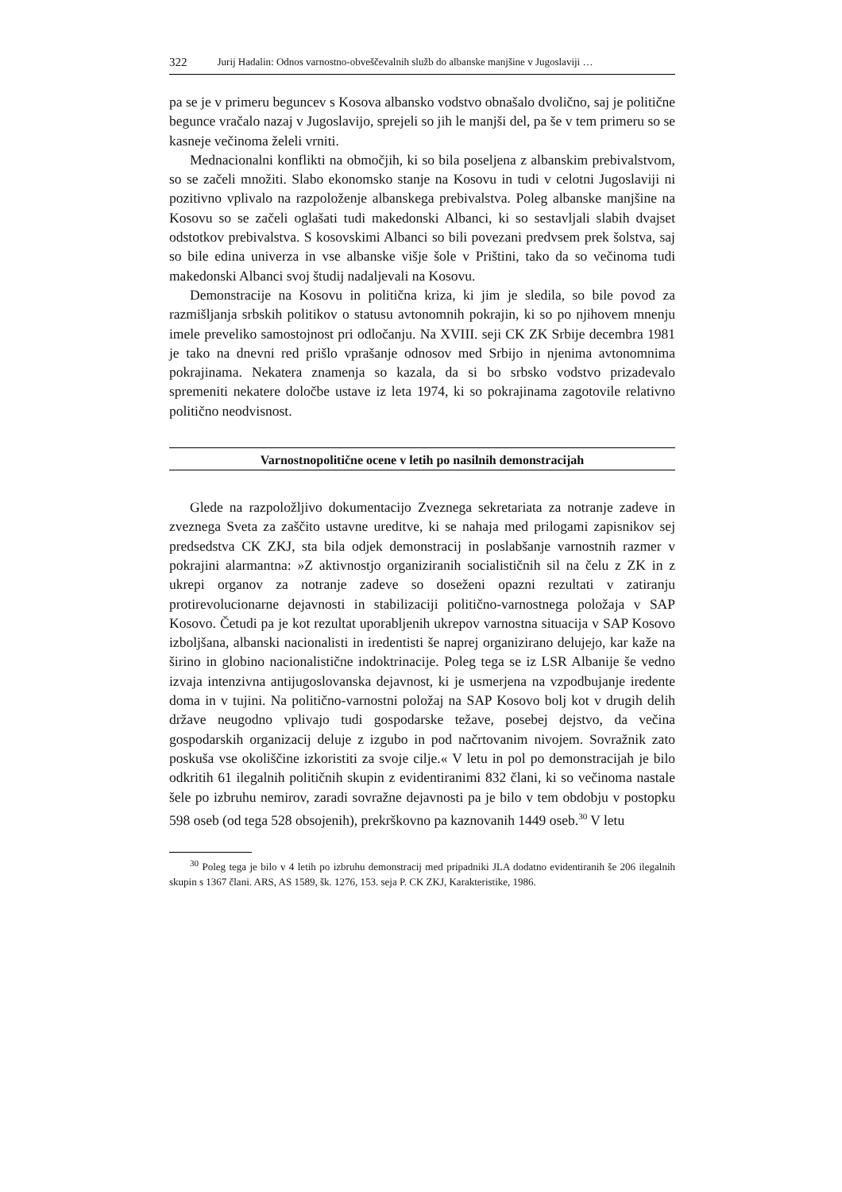322 Jurij Hadalin: Odnos varnostno-obveščevalnih služb do albanske manjšine v Jugoslaviji …
pa se je v primeru beguncev s Kosova albansko vodstvo obnašalo dvolično, saj je politične begunce vračalo nazaj v Jugoslavijo, sprejeli so jih le manjši del, pa še v tem primeru so se kasneje večinoma želeli vrniti.
Mednacionalni konflikti na območjih, ki so bila poseljena z albanskim prebivalstvom, so se začeli množiti. Slabo ekonomsko stanje na Kosovu in tudi v celotni Jugoslaviji ni pozitivno vplivalo na razpoloženje albanskega prebivalstva. Poleg albanske manjšine na Kosovu so se začeli oglašati tudi makedonski Albanci, ki so sestavljali slabih dvajset odstotkov prebivalstva. S kosovskimi Albanci so bili povezani predvsem prek šolstva, saj so bile edina univerza in vse albanske višje šole v Prištini, tako da so večinoma tudi makedonski Albanci svoj študij nadaljevali na Kosovu.
Demonstracije na Kosovu in politična kriza, ki jim je sledila, so bile povod za razmišljanja srbskih politikov o statusu avtonomnih pokrajin, ki so po njihovem mnenju imele preveliko samostojnost pri odločanju. Na XVIII. seji CK ZK Srbije decembra 1981 je tako na dnevni red prišlo vprašanje odnosov med Srbijo in njenima avtonomnima pokrajinama. Nekatera znamenja so kazala, da si bo srbsko vodstvo prizadevalo spremeniti nekatere določbe ustave iz leta 1974, ki so pokrajinama zagotovile relativno politično neodvisnost.
Varnostnopolitične ocene v letih po nasilnih demonstracijah
Glede na razpoložljivo dokumentacijo Zveznega sekretariata za notranje zadeve in zveznega Sveta za zaščito ustavne ureditve, ki se nahaja med prilogami zapisnikov sej predsedstva CK ZKJ, sta bila odjek demonstracij in poslabšanje varnostnih razmer v pokrajini alarmantna: »Z aktivnostjo organiziranih socialističnih sil na čelu z ZK in z ukrepi organov za notranje zadeve so doseženi opazni rezultati v zatiranju protirevolucionarne dejavnosti in stabilizaciji politično-varnostnega položaja v SAP Kosovo. Četudi pa je kot rezultat uporabljenih ukrepov varnostna situacija v SAP Kosovo izboljšana, albanski nacionalisti in iredentisti še naprej organizirano delujejo, kar kaže na širino in globino nacionalistične indoktrinacije. Poleg tega se iz LSR Albanije še vedno izvaja intenzivna antijugoslovanska dejavnost, ki je usmerjena na vzpodbujanje iredente doma in v tujini. Na politično-varnostni položaj na SAP Kosovo bolj kot v drugih delih države neugodno vplivajo tudi gospodarske težave, posebej dejstvo, da večina gospodarskih organizacij deluje z izgubo in pod načrtovanim nivojem. Sovražnik zato poskuša vse okoliščine izkoristiti za svoje cilje.« V letu in pol po demonstracijah je bilo odkritih 61 ilegalnih političnih skupin z evidentiranimi 832 člani, ki so večinoma nastale šele po izbruhu nemirov, zaradi sovražne dejavnosti pa je bilo v tem obdobju v postopku 598 oseb (od tega 528 obsojenih), prekrškovno pa kaznovanih 1449 oseb.<sup>30</sup> V letu
<sup>30</sup> Poleg tega je bilo v 4 letih po izbruhu demonstracij med pripadniki JLA dodatno evidentiranih še 206 ilegalnih skupin s 1367 člani. ARS, AS 1589, šk. 1276, 153. seja P. CK ZKJ, Karakteristike, 1986.